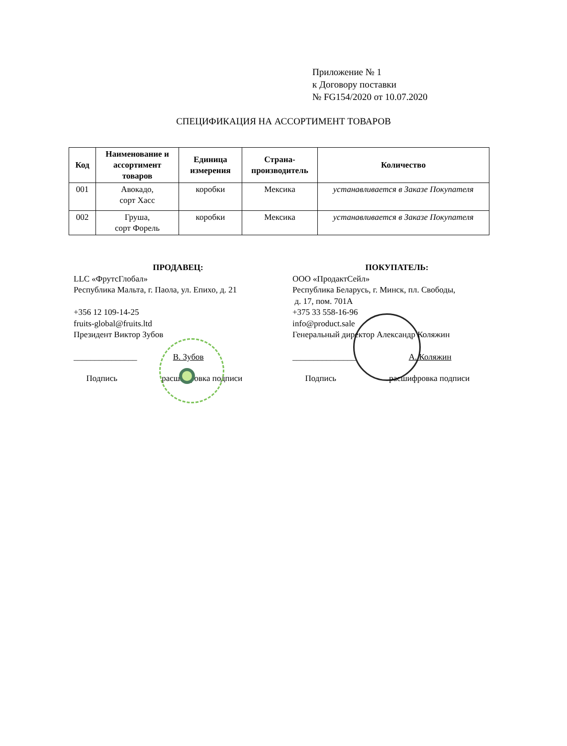Приложение № 1
к Договору поставки
№ FG154/2020 от 10.07.2020
СПЕЦИФИКАЦИЯ НА АССОРТИМЕНТ ТОВАРОВ
| Код | Наименование и ассортимент товаров | Единица измерения | Страна-производитель | Количество |
| --- | --- | --- | --- | --- |
| 001 | Авокадо, сорт Хасс | коробки | Мексика | устанавливается в Заказе Покупателя |
| 002 | Груша, сорт Форель | коробки | Мексика | устанавливается в Заказе Покупателя |
ПРОДАВЕЦ:
LLC «ФрутсГлобал»
Республика Мальта, г. Паола, ул. Епихо, д. 21
+356 12 109-14-25
fruits-global@fruits.ltd
Президент Виктор Зубов
_______________ В. Зубов
Подпись расшифровка подписи
ПОКУПАТЕЛЬ:
ООО «ПродактСейл»
Республика Беларусь, г. Минск, пл. Свободы,
д. 17, пом. 701А
+375 33 558-16-96
info@product.sale
Генеральный директор Александр Коляжин
_______________ А. Коляжин
Подпись расшифровка подписи